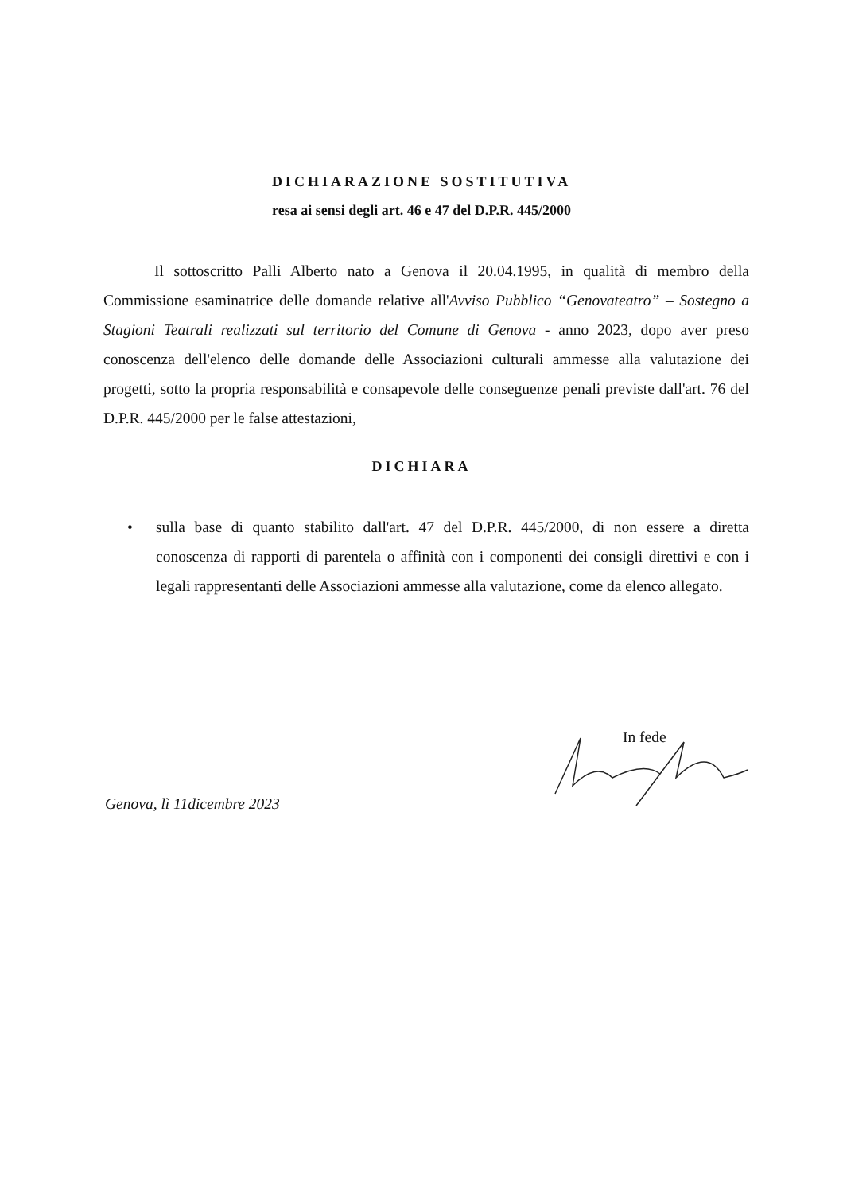DICHIARAZIONE SOSTITUTIVA
resa ai sensi degli art. 46 e 47 del D.P.R. 445/2000
Il sottoscritto Palli Alberto nato a Genova il 20.04.1995, in qualità di membro della Commissione esaminatrice delle domande relative all'Avviso Pubblico “Genovateatro” – Sostegno a Stagioni Teatrali realizzati sul territorio del Comune di Genova - anno 2023, dopo aver preso conoscenza dell'elenco delle domande delle Associazioni culturali ammesse alla valutazione dei progetti, sotto la propria responsabilità e consapevole delle conseguenze penali previste dall'art. 76 del D.P.R. 445/2000 per le false attestazioni,
DICHIARA
•
sulla base di quanto stabilito dall'art. 47 del D.P.R. 445/2000, di non essere a diretta conoscenza di rapporti di parentela o affinità con i componenti dei consigli direttivi e con i legali rappresentanti delle Associazioni ammesse alla valutazione, come da elenco allegato.
In fede
Genova, lì 11dicembre 2023